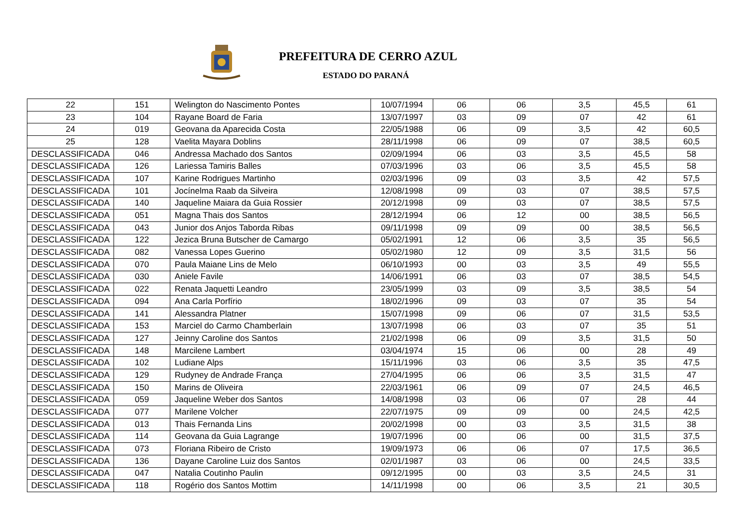PREFEITURA DE CERRO AZUL
ESTADO DO PARANÁ
| 22 | 151 | Welington do Nascimento Pontes | 10/07/1994 | 06 | 06 | 3,5 | 45,5 | 61 |
| 23 | 104 | Rayane Board de Faria | 13/07/1997 | 03 | 09 | 07 | 42 | 61 |
| 24 | 019 | Geovana da Aparecida Costa | 22/05/1988 | 06 | 09 | 3,5 | 42 | 60,5 |
| 25 | 128 | Vaelita Mayara Doblins | 28/11/1998 | 06 | 09 | 07 | 38,5 | 60,5 |
| DESCLASSIFICADA | 046 | Andressa Machado dos Santos | 02/09/1994 | 06 | 03 | 3,5 | 45,5 | 58 |
| DESCLASSIFICADA | 126 | Lariessa Tamiris Balles | 07/03/1996 | 03 | 06 | 3,5 | 45,5 | 58 |
| DESCLASSIFICADA | 107 | Karine Rodrigues Martinho | 02/03/1996 | 09 | 03 | 3,5 | 42 | 57,5 |
| DESCLASSIFICADA | 101 | Jocínelma Raab da Silveira | 12/08/1998 | 09 | 03 | 07 | 38,5 | 57,5 |
| DESCLASSIFICADA | 140 | Jaqueline Maiara da Guia Rossier | 20/12/1998 | 09 | 03 | 07 | 38,5 | 57,5 |
| DESCLASSIFICADA | 051 | Magna Thais dos Santos | 28/12/1994 | 06 | 12 | 00 | 38,5 | 56,5 |
| DESCLASSIFICADA | 043 | Junior dos Anjos Taborda Ribas | 09/11/1998 | 09 | 09 | 00 | 38,5 | 56,5 |
| DESCLASSIFICADA | 122 | Jezica Bruna Butscher de Camargo | 05/02/1991 | 12 | 06 | 3,5 | 35 | 56,5 |
| DESCLASSIFICADA | 082 | Vanessa Lopes Guerino | 05/02/1980 | 12 | 09 | 3,5 | 31,5 | 56 |
| DESCLASSIFICADA | 070 | Paula Maiane Lins de Melo | 06/10/1993 | 00 | 03 | 3,5 | 49 | 55,5 |
| DESCLASSIFICADA | 030 | Aniele Favile | 14/06/1991 | 06 | 03 | 07 | 38,5 | 54,5 |
| DESCLASSIFICADA | 022 | Renata Jaquetti Leandro | 23/05/1999 | 03 | 09 | 3,5 | 38,5 | 54 |
| DESCLASSIFICADA | 094 | Ana Carla Porfírio | 18/02/1996 | 09 | 03 | 07 | 35 | 54 |
| DESCLASSIFICADA | 141 | Alessandra Platner | 15/07/1998 | 09 | 06 | 07 | 31,5 | 53,5 |
| DESCLASSIFICADA | 153 | Marciel do Carmo Chamberlain | 13/07/1998 | 06 | 03 | 07 | 35 | 51 |
| DESCLASSIFICADA | 127 | Jeinny Caroline dos Santos | 21/02/1998 | 06 | 09 | 3,5 | 31,5 | 50 |
| DESCLASSIFICADA | 148 | Marcilene Lambert | 03/04/1974 | 15 | 06 | 00 | 28 | 49 |
| DESCLASSIFICADA | 102 | Ludiane Alps | 15/11/1996 | 03 | 06 | 3,5 | 35 | 47,5 |
| DESCLASSIFICADA | 129 | Rudyney de Andrade França | 27/04/1995 | 06 | 06 | 3,5 | 31,5 | 47 |
| DESCLASSIFICADA | 150 | Marins de Oliveira | 22/03/1961 | 06 | 09 | 07 | 24,5 | 46,5 |
| DESCLASSIFICADA | 059 | Jaqueline Weber dos Santos | 14/08/1998 | 03 | 06 | 07 | 28 | 44 |
| DESCLASSIFICADA | 077 | Marilene Volcher | 22/07/1975 | 09 | 09 | 00 | 24,5 | 42,5 |
| DESCLASSIFICADA | 013 | Thais Fernanda Lins | 20/02/1998 | 00 | 03 | 3,5 | 31,5 | 38 |
| DESCLASSIFICADA | 114 | Geovana da Guia Lagrange | 19/07/1996 | 00 | 06 | 00 | 31,5 | 37,5 |
| DESCLASSIFICADA | 073 | Floriana Ribeiro de Cristo | 19/09/1973 | 06 | 06 | 07 | 17,5 | 36,5 |
| DESCLASSIFICADA | 136 | Dayane Caroline Luiz dos Santos | 02/01/1987 | 03 | 06 | 00 | 24,5 | 33,5 |
| DESCLASSIFICADA | 047 | Natalia Coutinho Paulin | 09/12/1995 | 00 | 03 | 3,5 | 24,5 | 31 |
| DESCLASSIFICADA | 118 | Rogério dos Santos Mottim | 14/11/1998 | 00 | 06 | 3,5 | 21 | 30,5 |